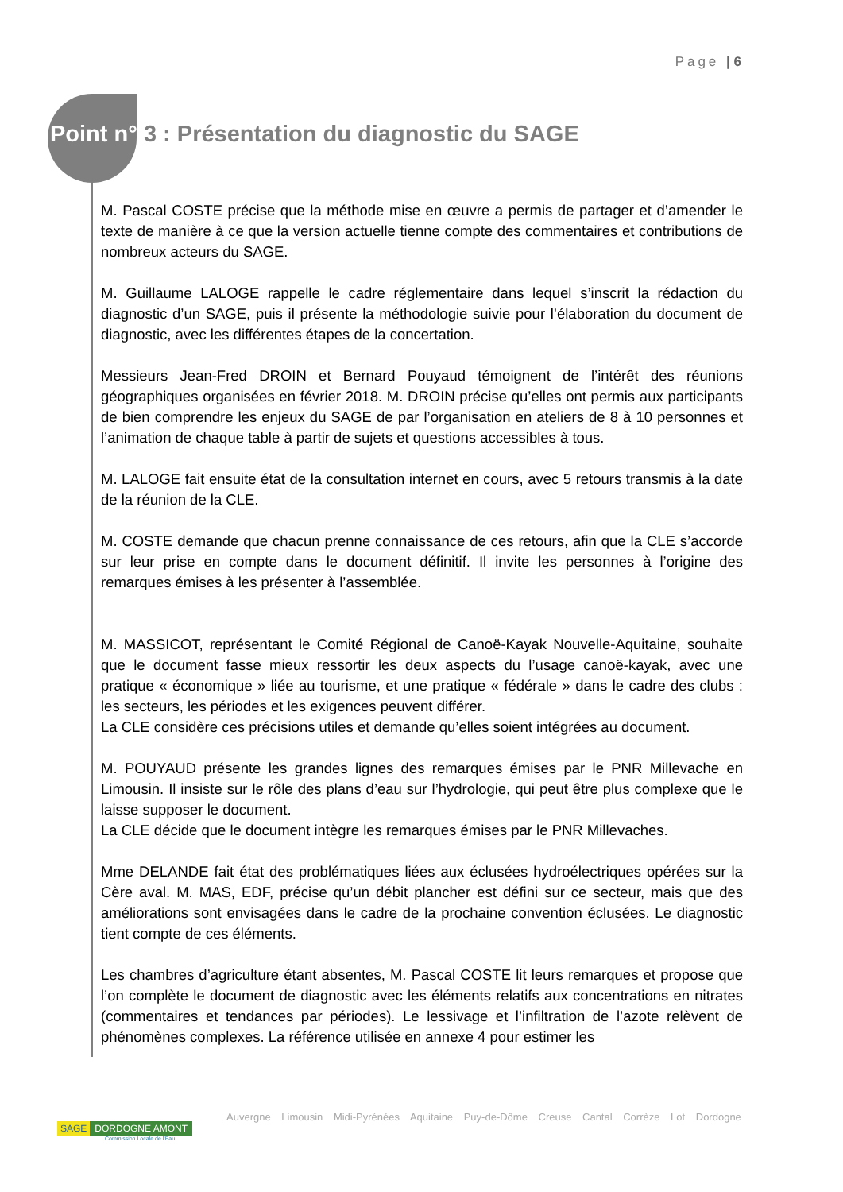Page | 6
Point n° 3 : Présentation du diagnostic du SAGE
M. Pascal COSTE précise que la méthode mise en œuvre a permis de partager et d’amender le texte de manière à ce que la version actuelle tienne compte des commentaires et contributions de nombreux acteurs du SAGE.
M. Guillaume LALOGE rappelle le cadre réglementaire dans lequel s’inscrit la rédaction du diagnostic d’un SAGE, puis il présente la méthodologie suivie pour l’élaboration du document de diagnostic, avec les différentes étapes de la concertation.
Messieurs Jean-Fred DROIN et Bernard Pouyaud témoignent de l’intérêt des réunions géographiques organisées en février 2018. M. DROIN précise qu’elles ont permis aux participants de bien comprendre les enjeux du SAGE de par l’organisation en ateliers de 8 à 10 personnes et l’animation de chaque table à partir de sujets et questions accessibles à tous.
M. LALOGE fait ensuite état de la consultation internet en cours, avec 5 retours transmis à la date de la réunion de la CLE.
M. COSTE demande que chacun prenne connaissance de ces retours, afin que la CLE s’accorde sur leur prise en compte dans le document définitif. Il invite les personnes à l’origine des remarques émises à les présenter à l’assemblée.
M. MASSICOT, représentant le Comité Régional de Canoë-Kayak Nouvelle-Aquitaine, souhaite que le document fasse mieux ressortir les deux aspects du l’usage canoë-kayak, avec une pratique « économique » liée au tourisme, et une pratique « fédérale » dans le cadre des clubs : les secteurs, les périodes et les exigences peuvent différer.
La CLE considère ces précisions utiles et demande qu’elles soient intégrées au document.
M. POUYAUD présente les grandes lignes des remarques émises par le PNR Millevache en Limousin. Il insiste sur le rôle des plans d’eau sur l’hydrologie, qui peut être plus complexe que le laisse supposer le document.
La CLE décide que le document intègre les remarques émises par le PNR Millevaches.
Mme DELANDE fait état des problématiques liées aux éclusées hydroélectriques opérées sur la Cère aval. M. MAS, EDF, précise qu’un débit plancher est défini sur ce secteur, mais que des améliorations sont envisagées dans le cadre de la prochaine convention éclusées. Le diagnostic tient compte de ces éléments.
Les chambres d’agriculture étant absentes, M. Pascal COSTE lit leurs remarques et propose que l’on complète le document de diagnostic avec les éléments relatifs aux concentrations en nitrates (commentaires et tendances par périodes). Le lessivage et l’infiltration de l’azote relèvent de phénomènes complexes. La référence utilisée en annexe 4 pour estimer les
SAGE DORDOGNE AMONT
Commission Locale de l'Eau
Auvergne Limousin Midi-Pyrénées Aquitaine Puy-de-Dôme Creuse Cantal Corrèze Lot Dordogne